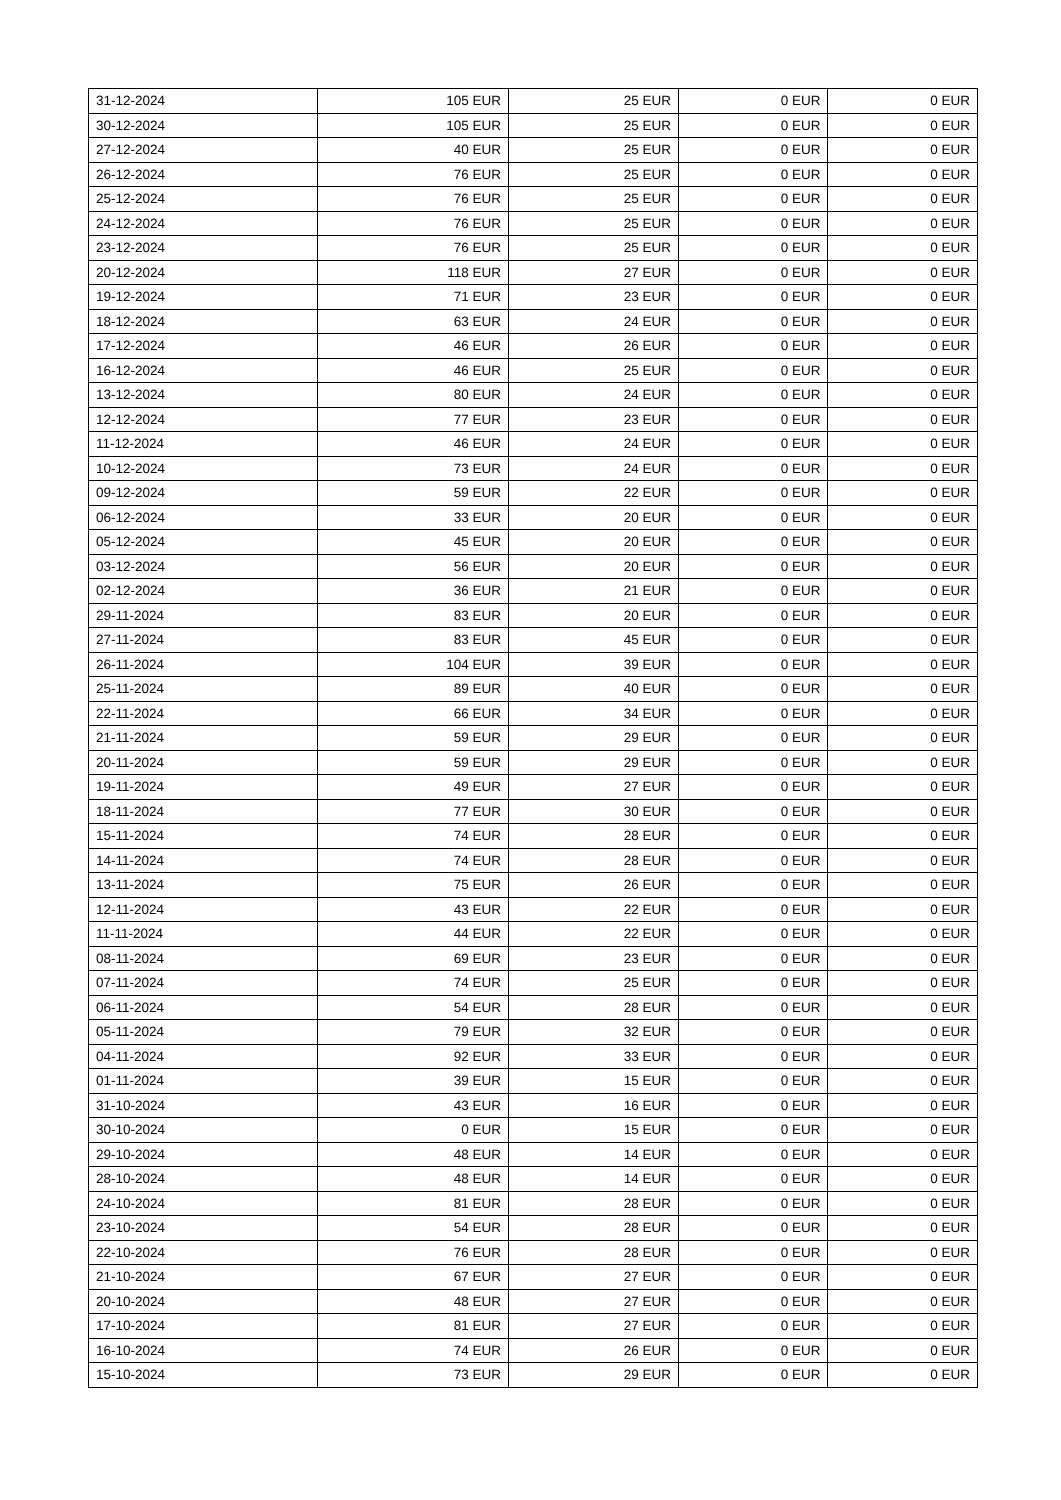| 31-12-2024 | 105 EUR | 25 EUR | 0 EUR | 0 EUR |
| 30-12-2024 | 105 EUR | 25 EUR | 0 EUR | 0 EUR |
| 27-12-2024 | 40 EUR | 25 EUR | 0 EUR | 0 EUR |
| 26-12-2024 | 76 EUR | 25 EUR | 0 EUR | 0 EUR |
| 25-12-2024 | 76 EUR | 25 EUR | 0 EUR | 0 EUR |
| 24-12-2024 | 76 EUR | 25 EUR | 0 EUR | 0 EUR |
| 23-12-2024 | 76 EUR | 25 EUR | 0 EUR | 0 EUR |
| 20-12-2024 | 118 EUR | 27 EUR | 0 EUR | 0 EUR |
| 19-12-2024 | 71 EUR | 23 EUR | 0 EUR | 0 EUR |
| 18-12-2024 | 63 EUR | 24 EUR | 0 EUR | 0 EUR |
| 17-12-2024 | 46 EUR | 26 EUR | 0 EUR | 0 EUR |
| 16-12-2024 | 46 EUR | 25 EUR | 0 EUR | 0 EUR |
| 13-12-2024 | 80 EUR | 24 EUR | 0 EUR | 0 EUR |
| 12-12-2024 | 77 EUR | 23 EUR | 0 EUR | 0 EUR |
| 11-12-2024 | 46 EUR | 24 EUR | 0 EUR | 0 EUR |
| 10-12-2024 | 73 EUR | 24 EUR | 0 EUR | 0 EUR |
| 09-12-2024 | 59 EUR | 22 EUR | 0 EUR | 0 EUR |
| 06-12-2024 | 33 EUR | 20 EUR | 0 EUR | 0 EUR |
| 05-12-2024 | 45 EUR | 20 EUR | 0 EUR | 0 EUR |
| 03-12-2024 | 56 EUR | 20 EUR | 0 EUR | 0 EUR |
| 02-12-2024 | 36 EUR | 21 EUR | 0 EUR | 0 EUR |
| 29-11-2024 | 83 EUR | 20 EUR | 0 EUR | 0 EUR |
| 27-11-2024 | 83 EUR | 45 EUR | 0 EUR | 0 EUR |
| 26-11-2024 | 104 EUR | 39 EUR | 0 EUR | 0 EUR |
| 25-11-2024 | 89 EUR | 40 EUR | 0 EUR | 0 EUR |
| 22-11-2024 | 66 EUR | 34 EUR | 0 EUR | 0 EUR |
| 21-11-2024 | 59 EUR | 29 EUR | 0 EUR | 0 EUR |
| 20-11-2024 | 59 EUR | 29 EUR | 0 EUR | 0 EUR |
| 19-11-2024 | 49 EUR | 27 EUR | 0 EUR | 0 EUR |
| 18-11-2024 | 77 EUR | 30 EUR | 0 EUR | 0 EUR |
| 15-11-2024 | 74 EUR | 28 EUR | 0 EUR | 0 EUR |
| 14-11-2024 | 74 EUR | 28 EUR | 0 EUR | 0 EUR |
| 13-11-2024 | 75 EUR | 26 EUR | 0 EUR | 0 EUR |
| 12-11-2024 | 43 EUR | 22 EUR | 0 EUR | 0 EUR |
| 11-11-2024 | 44 EUR | 22 EUR | 0 EUR | 0 EUR |
| 08-11-2024 | 69 EUR | 23 EUR | 0 EUR | 0 EUR |
| 07-11-2024 | 74 EUR | 25 EUR | 0 EUR | 0 EUR |
| 06-11-2024 | 54 EUR | 28 EUR | 0 EUR | 0 EUR |
| 05-11-2024 | 79 EUR | 32 EUR | 0 EUR | 0 EUR |
| 04-11-2024 | 92 EUR | 33 EUR | 0 EUR | 0 EUR |
| 01-11-2024 | 39 EUR | 15 EUR | 0 EUR | 0 EUR |
| 31-10-2024 | 43 EUR | 16 EUR | 0 EUR | 0 EUR |
| 30-10-2024 | 0 EUR | 15 EUR | 0 EUR | 0 EUR |
| 29-10-2024 | 48 EUR | 14 EUR | 0 EUR | 0 EUR |
| 28-10-2024 | 48 EUR | 14 EUR | 0 EUR | 0 EUR |
| 24-10-2024 | 81 EUR | 28 EUR | 0 EUR | 0 EUR |
| 23-10-2024 | 54 EUR | 28 EUR | 0 EUR | 0 EUR |
| 22-10-2024 | 76 EUR | 28 EUR | 0 EUR | 0 EUR |
| 21-10-2024 | 67 EUR | 27 EUR | 0 EUR | 0 EUR |
| 20-10-2024 | 48 EUR | 27 EUR | 0 EUR | 0 EUR |
| 17-10-2024 | 81 EUR | 27 EUR | 0 EUR | 0 EUR |
| 16-10-2024 | 74 EUR | 26 EUR | 0 EUR | 0 EUR |
| 15-10-2024 | 73 EUR | 29 EUR | 0 EUR | 0 EUR |